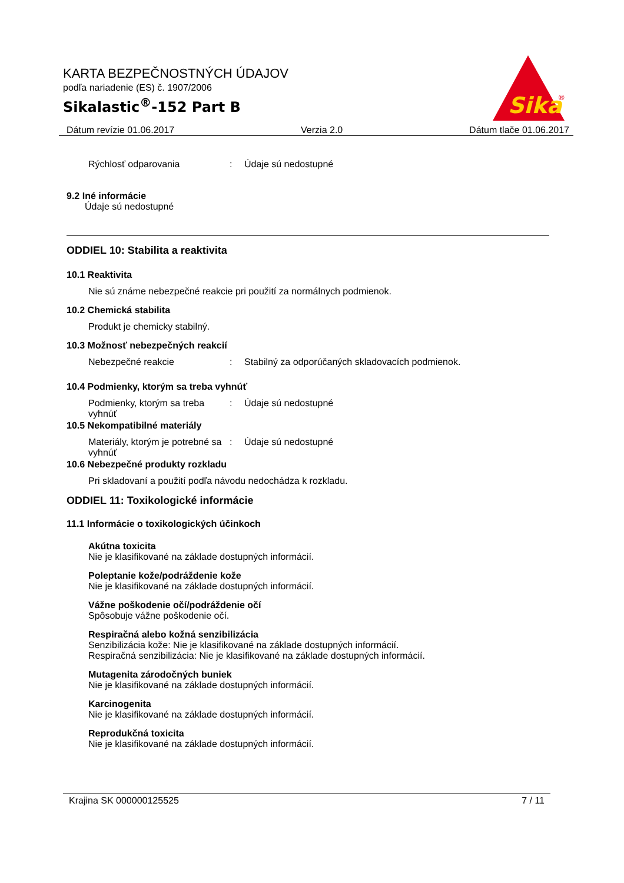KARTA BEZPEČNOSTNÝCH ÚDAJOV
podľa nariadenie (ES) č. 1907/2006
Sikalastic<sup>®</sup>-152 Part B
Sika
®
Dátum revízie 01.06.2017 Verzia 2.0 Dátum tlače 01.06.2017
Rýchlosť odparovania: Údaje sú nedostupné
9.2 Iné informácie
Údaje sú nedostupné
ODDIEL 10: Stabilita a reaktivita
10.1 Reaktivita
Nie sú známe nebezpečné reakcie pri použití za normálnych podmienok.
10.2 Chemická stabilita
Produkt je chemicky stabilný.
10.3 Možnosť nebezpečných reakcií
Nebezpečné reakcie: Stabilný za odporúčaných skladovacích podmienok.
10.4 Podmienky, ktorým sa treba vyhnúť
Podmienky, ktorým sa treba vyhnúť: Údaje sú nedostupné
10.5 Nekompatibilné materiály
Materiály, ktorým je potrebné sa vyhnúť: Údaje sú nedostupné
10.6 Nebezpečné produkty rozkladu
Pri skladovaní a použití podľa návodu nedochádza k rozkladu.
ODDIEL 11: Toxikologické informácie
11.1 Informácie o toxikologických účinkoch
Akútna toxicita
Nie je klasifikované na základe dostupných informácií.
Poleptanie kože/podráždenie kože
Nie je klasifikované na základe dostupných informácií.
Vážne poškodenie očí/podráždenie očí
Spôsobuje vážne poškodenie očí.
Respiračná alebo kožná senzibilizácia
Senzibilizácia kože: Nie je klasifikované na základe dostupných informácií.
Respiračná senzibilizácia: Nie je klasifikované na základe dostupných informácií.
Mutagenita zárodočných buniek
Nie je klasifikované na základe dostupných informácií.
Karcinogenita
Nie je klasifikované na základe dostupných informácií.
Reprodukčná toxicita
Nie je klasifikované na základe dostupných informácií.
Krajina SK 000000125525 7 / 11